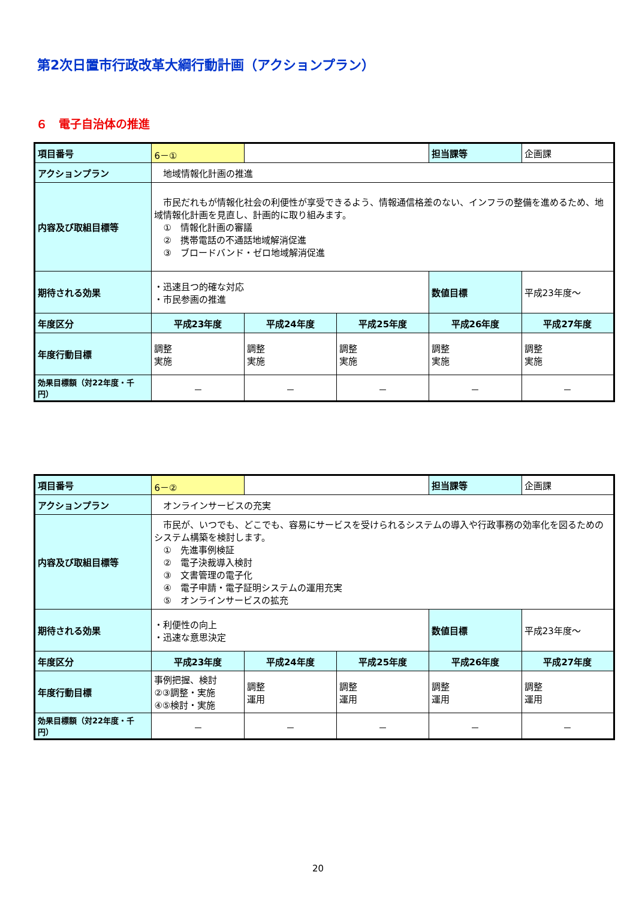第2次日置市行政改革大綱行動計画（アクションプラン）
６　電子自治体の推進
| 項目番号 | 6－① | | | 担当課等 | 企画課 |
| アクションプラン | 地域情報化計画の推進 | | | | |
| 内容及び取組目標等 | 市民だれもが情報化社会の利便性が享受できるよう、情報通信格差のない、インフラの整備を進めるため、地域情報化計画を見直し、計画的に取り組みます。 ① 情報化計画の審議 ② 携帯電話の不通話地域解消促進 ③ ブロードバンド・ゼロ地域解消促進 | | | | |
| 期待される効果 | ・迅速且つ的確な対応 ・市民参画の推進 | | | 数値目標 | 平成23年度～ |
| 年度区分 | 平成23年度 | 平成24年度 | 平成25年度 | 平成26年度 | 平成27年度 |
| 年度行動目標 | 調整 実施 | 調整 実施 | 調整 実施 | 調整 実施 | 調整 実施 |
| 効果目標額（対22年度・千円） | － | － | － | － | － |
| 項目番号 | 6－② | | | 担当課等 | 企画課 |
| アクションプラン | オンラインサービスの充実 | | | | |
| 内容及び取組目標等 | 市民が、いつでも、どこでも、容易にサービスを受けられるシステムの導入や行政事務の効率化を図るためのシステム構築を検討します。 ① 先進事例検証 ② 電子決裁導入検討 ③ 文書管理の電子化 ④ 電子申請・電子証明システムの運用充実 ⑤ オンラインサービスの拡充 | | | | |
| 期待される効果 | ・利便性の向上 ・迅速な意思決定 | | | 数値目標 | 平成23年度～ |
| 年度区分 | 平成23年度 | 平成24年度 | 平成25年度 | 平成26年度 | 平成27年度 |
| 年度行動目標 | 事例把握、検討 ②③調整・実施 ④⑤検討・実施 | 調整 運用 | 調整 運用 | 調整 運用 | 調整 運用 |
| 効果目標額（対22年度・千円） | － | － | － | － | － |
20